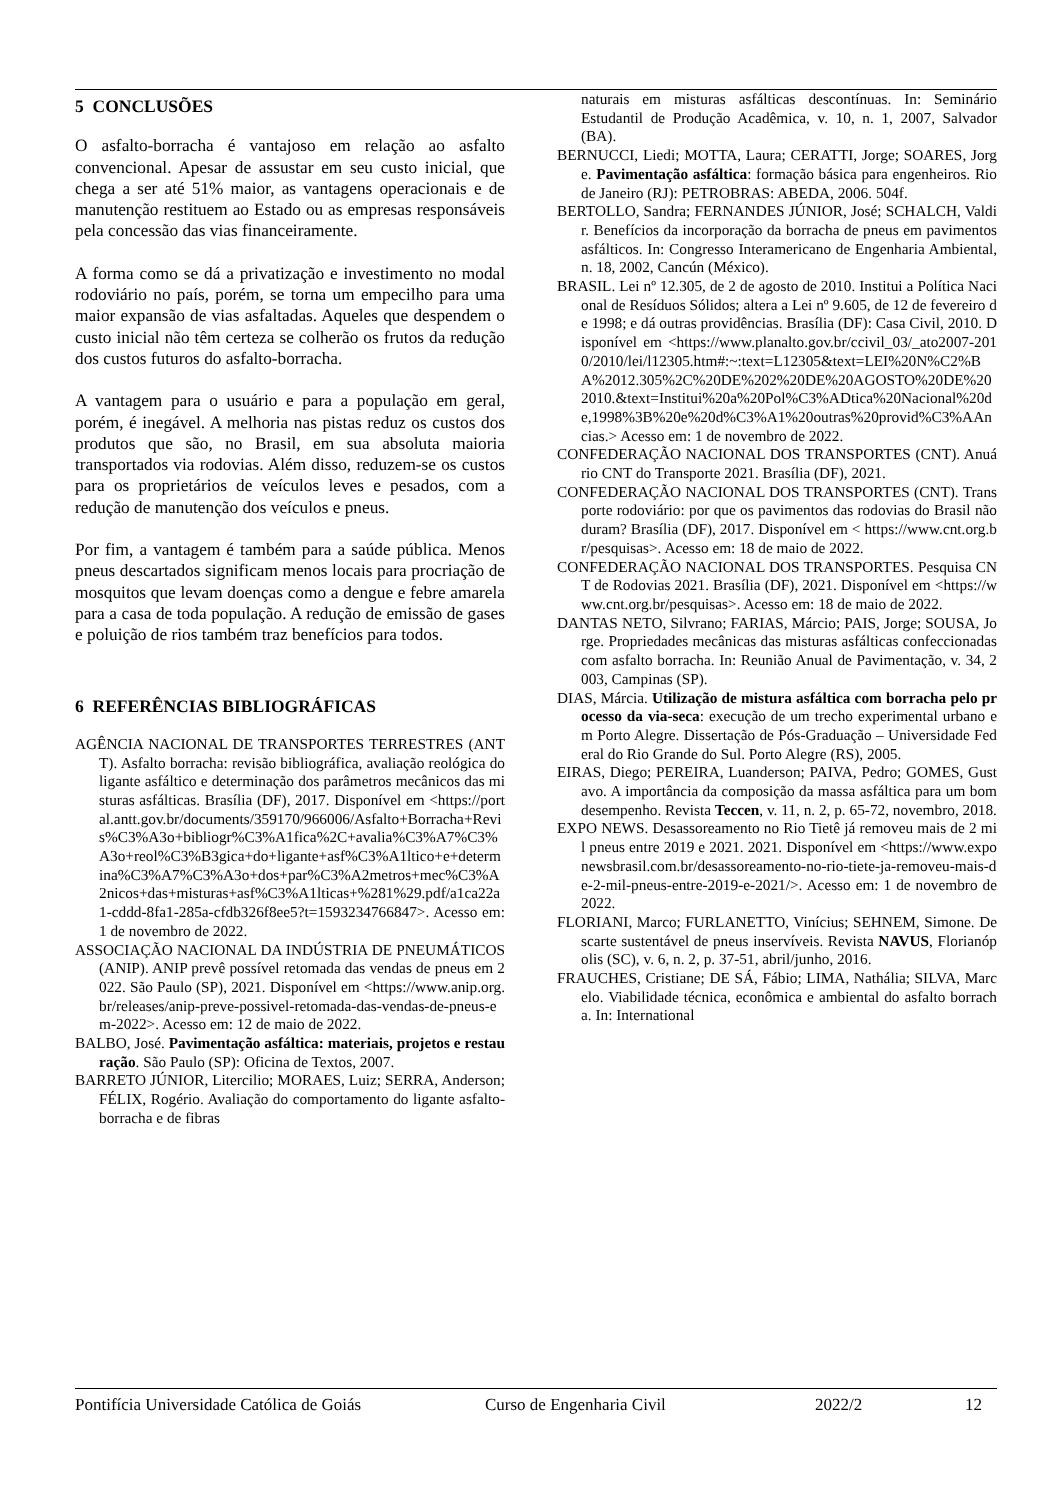5 CONCLUSÕES
O asfalto-borracha é vantajoso em relação ao asfalto convencional. Apesar de assustar em seu custo inicial, que chega a ser até 51% maior, as vantagens operacionais e de manutenção restituem ao Estado ou as empresas responsáveis pela concessão das vias financeiramente.
A forma como se dá a privatização e investimento no modal rodoviário no país, porém, se torna um empecilho para uma maior expansão de vias asfaltadas. Aqueles que despendem o custo inicial não têm certeza se colherão os frutos da redução dos custos futuros do asfalto-borracha.
A vantagem para o usuário e para a população em geral, porém, é inegável. A melhoria nas pistas reduz os custos dos produtos que são, no Brasil, em sua absoluta maioria transportados via rodovias. Além disso, reduzem-se os custos para os proprietários de veículos leves e pesados, com a redução de manutenção dos veículos e pneus.
Por fim, a vantagem é também para a saúde pública. Menos pneus descartados significam menos locais para procriação de mosquitos que levam doenças como a dengue e febre amarela para a casa de toda população. A redução de emissão de gases e poluição de rios também traz benefícios para todos.
6 REFERÊNCIAS BIBLIOGRÁFICAS
AGÊNCIA NACIONAL DE TRANSPORTES TERRESTRES (ANTT). Asfalto borracha: revisão bibliográfica, avaliação reológica do ligante asfáltico e determinação dos parâmetros mecânicos das misturas asfálticas. Brasília (DF), 2017. Disponível em <https://portal.antt.gov.br/documents/359170/966006/Asfalto+Borracha+Revis%C3%A3o+bibliogr%C3%A1fica%2C+avalia%C3%A7%C3%A3o+reol%C3%B3gica+do+ligante+asf%C3%A1ltico+e+determina%C3%A7%C3%A3o+dos+par%C3%A2metros+mec%C3%A2nicos+das+misturas+asf%C3%A1lticas+%281%29.pdf/a1ca22a1-cddd-8fa1-285a-cfdb326f8ee5?t=1593234766847>. Acesso em: 1 de novembro de 2022.
ASSOCIAÇÃO NACIONAL DA INDÚSTRIA DE PNEUMÁTICOS (ANIP). ANIP prevê possível retomada das vendas de pneus em 2022. São Paulo (SP), 2021. Disponível em <https://www.anip.org.br/releases/anip-preve-possivel-retomada-das-vendas-de-pneus-em-2022>. Acesso em: 12 de maio de 2022.
BALBO, José. Pavimentação asfáltica: materiais, projetos e restauração. São Paulo (SP): Oficina de Textos, 2007.
BARRETO JÚNIOR, Litercilio; MORAES, Luiz; SERRA, Anderson; FÉLIX, Rogério. Avaliação do comportamento do ligante asfalto-borracha e de fibras
naturais em misturas asfálticas descontínuas. In: Seminário Estudantil de Produção Acadêmica, v. 10, n. 1, 2007, Salvador (BA).
BERNUCCI, Liedi; MOTTA, Laura; CERATTI, Jorge; SOARES, Jorge. Pavimentação asfáltica: formação básica para engenheiros. Rio de Janeiro (RJ): PETROBRAS: ABEDA, 2006. 504f.
BERTOLLO, Sandra; FERNANDES JÚNIOR, José; SCHALCH, Valdir. Benefícios da incorporação da borracha de pneus em pavimentos asfálticos. In: Congresso Interamericano de Engenharia Ambiental, n. 18, 2002, Cancún (México).
BRASIL. Lei nº 12.305, de 2 de agosto de 2010. Institui a Política Nacional de Resíduos Sólidos; altera a Lei nº 9.605, de 12 de fevereiro de 1998; e dá outras providências. Brasília (DF): Casa Civil, 2010. Disponível em <https://www.planalto.gov.br/ccivil_03/_ato2007-2010/2010/lei/l12305.htm#:~:text=L12305&text=LEI%20N%C2%BA%2012.305%2C%20DE%202%20DE%20AGOSTO%20DE%202010.&text=Institui%20a%20Pol%C3%ADtica%20Nacional%20de,1998%3B%20e%20d%C3%A1%20outras%20provid%C3%AAncias.> Acesso em: 1 de novembro de 2022.
CONFEDERAÇÃO NACIONAL DOS TRANSPORTES (CNT). Anuário CNT do Transporte 2021. Brasília (DF), 2021.
CONFEDERAÇÃO NACIONAL DOS TRANSPORTES (CNT). Transporte rodoviário: por que os pavimentos das rodovias do Brasil não duram? Brasília (DF), 2017. Disponível em < https://www.cnt.org.br/pesquisas>. Acesso em: 18 de maio de 2022.
CONFEDERAÇÃO NACIONAL DOS TRANSPORTES. Pesquisa CNT de Rodovias 2021. Brasília (DF), 2021. Disponível em <https://www.cnt.org.br/pesquisas>. Acesso em: 18 de maio de 2022.
DANTAS NETO, Silvrano; FARIAS, Márcio; PAIS, Jorge; SOUSA, Jorge. Propriedades mecânicas das misturas asfálticas confeccionadas com asfalto borracha. In: Reunião Anual de Pavimentação, v. 34, 2003, Campinas (SP).
DIAS, Márcia. Utilização de mistura asfáltica com borracha pelo processo da via-seca: execução de um trecho experimental urbano em Porto Alegre. Dissertação de Pós-Graduação – Universidade Federal do Rio Grande do Sul. Porto Alegre (RS), 2005.
EIRAS, Diego; PEREIRA, Luanderson; PAIVA, Pedro; GOMES, Gustavo. A importância da composição da massa asfáltica para um bom desempenho. Revista Teccen, v. 11, n. 2, p. 65-72, novembro, 2018.
EXPO NEWS. Desassoreamento no Rio Tietê já removeu mais de 2 mil pneus entre 2019 e 2021. 2021. Disponível em <https://www.exponewsbrasil.com.br/desassoreamento-no-rio-tiete-ja-removeu-mais-de-2-mil-pneus-entre-2019-e-2021/>. Acesso em: 1 de novembro de 2022.
FLORIANI, Marco; FURLANETTO, Vinícius; SEHNEM, Simone. Descarte sustentável de pneus inservíveis. Revista NAVUS, Florianópolis (SC), v. 6, n. 2, p. 37-51, abril/junho, 2016.
FRAUCHES, Cristiane; DE SÁ, Fábio; LIMA, Nathália; SILVA, Marcelo. Viabilidade técnica, econômica e ambiental do asfalto borracha. In: International
Pontifícia Universidade Católica de Goiás Curso de Engenharia Civil 2022/2 12